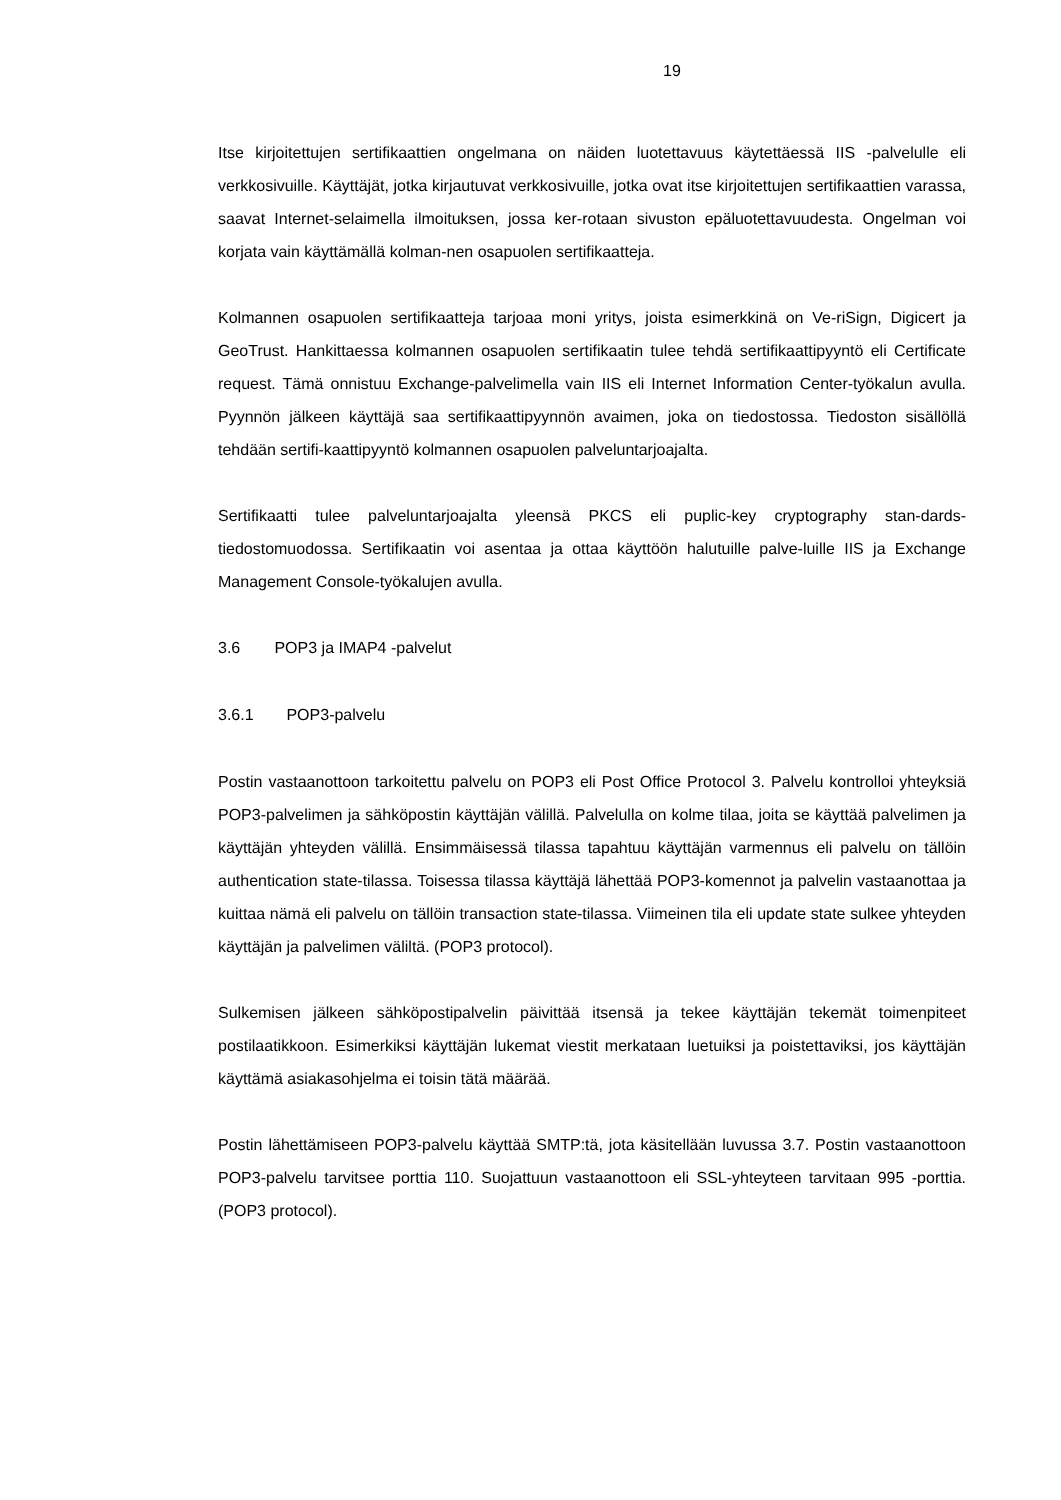19
Itse kirjoitettujen sertifikaattien ongelmana on näiden luotettavuus käytettäessä IIS -palvelulle eli verkkosivuille. Käyttäjät, jotka kirjautuvat verkkosivuille, jotka ovat itse kirjoitettujen sertifikaattien varassa, saavat Internet-selaimella ilmoituksen, jossa ker-rotaan sivuston epäluotettavuudesta. Ongelman voi korjata vain käyttämällä kolman-nen osapuolen sertifikaatteja.
Kolmannen osapuolen sertifikaatteja tarjoaa moni yritys, joista esimerkkinä on Ve-riSign, Digicert ja GeoTrust. Hankittaessa kolmannen osapuolen sertifikaatin tulee tehdä sertifikaattipyyntö eli Certificate request. Tämä onnistuu Exchange-palvelimella vain IIS eli Internet Information Center-työkalun avulla. Pyynnön jälkeen käyttäjä saa sertifikaattipyynnön avaimen, joka on tiedostossa. Tiedoston sisällöllä tehdään sertifi-kaattipyyntö kolmannen osapuolen palveluntarjoajalta.
Sertifikaatti tulee palveluntarjoajalta yleensä PKCS eli puplic-key cryptography stan-dards-tiedostomuodossa. Sertifikaatin voi asentaa ja ottaa käyttöön halutuille palve-luille IIS ja Exchange Management Console-työkalujen avulla.
3.6 POP3 ja IMAP4 -palvelut
3.6.1 POP3-palvelu
Postin vastaanottoon tarkoitettu palvelu on POP3 eli Post Office Protocol 3. Palvelu kontrolloi yhteyksiä POP3-palvelimen ja sähköpostin käyttäjän välillä. Palvelulla on kolme tilaa, joita se käyttää palvelimen ja käyttäjän yhteyden välillä. Ensimmäisessä tilassa tapahtuu käyttäjän varmennus eli palvelu on tällöin authentication state-tilassa. Toisessa tilassa käyttäjä lähettää POP3-komennot ja palvelin vastaanottaa ja kuittaa nämä eli palvelu on tällöin transaction state-tilassa. Viimeinen tila eli update state sulkee yhteyden käyttäjän ja palvelimen väliltä. (POP3 protocol).
Sulkemisen jälkeen sähköpostipalvelin päivittää itsensä ja tekee käyttäjän tekemät toimenpiteet postilaatikkoon. Esimerkiksi käyttäjän lukemat viestit merkataan luetuiksi ja poistettaviksi, jos käyttäjän käyttämä asiakasohjelma ei toisin tätä määrää.
Postin lähettämiseen POP3-palvelu käyttää SMTP:tä, jota käsitellään luvussa 3.7. Postin vastaanottoon POP3-palvelu tarvitsee porttia 110. Suojattuun vastaanottoon eli SSL-yhteyteen tarvitaan 995 -porttia. (POP3 protocol).